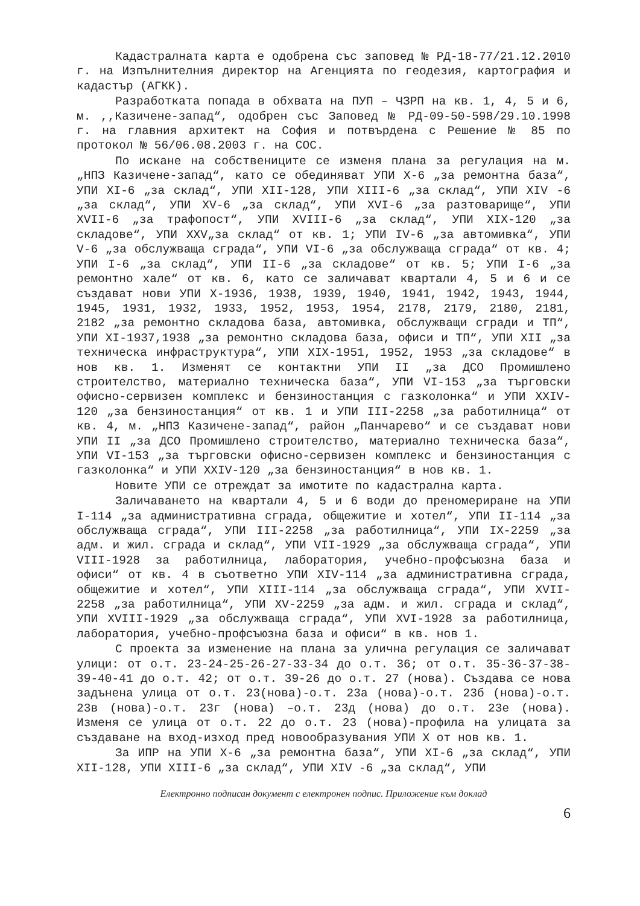Кадастралната карта е одобрена със заповед № РД-18-77/21.12.2010 г. на Изпълнителния директор на Агенцията по геодезия, картография и кадастър (АГКК).
Разработката попада в обхвата на ПУП – ЧЗРП на кв. 1, 4, 5 и 6, м. ,,Казичене-запад“, одобрен със Заповед № РД-09-50-598/29.10.1998 г. на главния архитект на София и потвърдена с Решение № 85 по протокол № 56/06.08.2003 г. на СОС.
По искане на собствениците се изменя плана за регулация на м. „НПЗ Казичене-запад“, като се обединяват УПИ X-6 „за ремонтна база“, УПИ XI-6 „за склад“, УПИ XII-128, УПИ XIII-6 „за склад“, УПИ XIV -6 „за склад“, УПИ XV-6 „за склад“, УПИ XVI-6 „за разтоварище“, УПИ XVII-6 „за трафопост“, УПИ XVIII-6 „за склад“, УПИ XIX-120 „за складове“, УПИ XXV„за склад“ от кв. 1; УПИ IV-6 „за автомивка“, УПИ V-6 „за обслужваща сграда“, УПИ VI-6 „за обслужваща сграда“ от кв. 4; УПИ I-6 „за склад“, УПИ II-6 „за складове“ от кв. 5; УПИ I-6 „за ремонтно хале“ от кв. 6, като се заличават квартали 4, 5 и 6 и се създават нови УПИ X-1936, 1938, 1939, 1940, 1941, 1942, 1943, 1944, 1945, 1931, 1932, 1933, 1952, 1953, 1954, 2178, 2179, 2180, 2181, 2182 „за ремонтно складова база, автомивка, обслужващи сгради и ТП“, УПИ XI-1937,1938 „за ремонтно складова база, офиси и ТП“, УПИ XII „за техническа инфраструктура“, УПИ XIX-1951, 1952, 1953 „за складове“ в нов кв. 1. Изменят се контактни УПИ II „за ДСО Промишлено строителство, материално техническа база“, УПИ VI-153 „за търговски офисно-сервизен комплекс и бензиностанция с газколонка“ и УПИ XXIV-120 „за бензиностанция“ от кв. 1 и УПИ III-2258 „за работилница“ от кв. 4, м. „НПЗ Казичене-запад“, район „Панчарево“ и се създават нови УПИ II „за ДСО Промишлено строителство, материално техническа база“, УПИ VI-153 „за търговски офисно-сервизен комплекс и бензиностанция с газколонка“ и УПИ XXIV-120 „за бензиностанция“ в нов кв. 1.
Новите УПИ се отреждат за имотите по кадастрална карта.
Заличаването на квартали 4, 5 и 6 води до преномериране на УПИ I-114 „за административна сграда, общежитие и хотел“, УПИ II-114 „за обслужваща сграда“, УПИ III-2258 „за работилница“, УПИ IX-2259 „за адм. и жил. сграда и склад“, УПИ VII-1929 „за обслужваща сграда“, УПИ VIII-1928 за работилница, лаборатория, учебно-профсъюзна база и офиси“ от кв. 4 в съответно УПИ XIV-114 „за административна сграда, общежитие и хотел“, УПИ XIII-114 „за обслужваща сграда“, УПИ XVII-2258 „за работилница“, УПИ XV-2259 „за адм. и жил. сграда и склад“, УПИ XVIII-1929 „за обслужваща сграда“, УПИ XVI-1928 за работилница, лаборатория, учебно-профсъюзна база и офиси“ в кв. нов 1.
С проекта за изменение на плана за улична регулация се заличават улици: от о.т. 23-24-25-26-27-33-34 до о.т. 36; от о.т. 35-36-37-38-39-40-41 до о.т. 42; от о.т. 39-26 до о.т. 27 (нова). Създава се нова задънена улица от о.т. 23(нова)-о.т. 23а (нова)-о.т. 23б (нова)-о.т. 23в (нова)-о.т. 23г (нова) –о.т. 23д (нова) до о.т. 23е (нова). Изменя се улица от о.т. 22 до о.т. 23 (нова)-профила на улицата за създаване на вход-изход пред новообразувания УПИ X от нов кв. 1.
За ИПР на УПИ X-6 „за ремонтна база“, УПИ XI-6 „за склад“, УПИ XII-128, УПИ XIII-6 „за склад“, УПИ XIV -6 „за склад“, УПИ
Електронно подписан документ с електронен подпис. Приложение към доклад
6